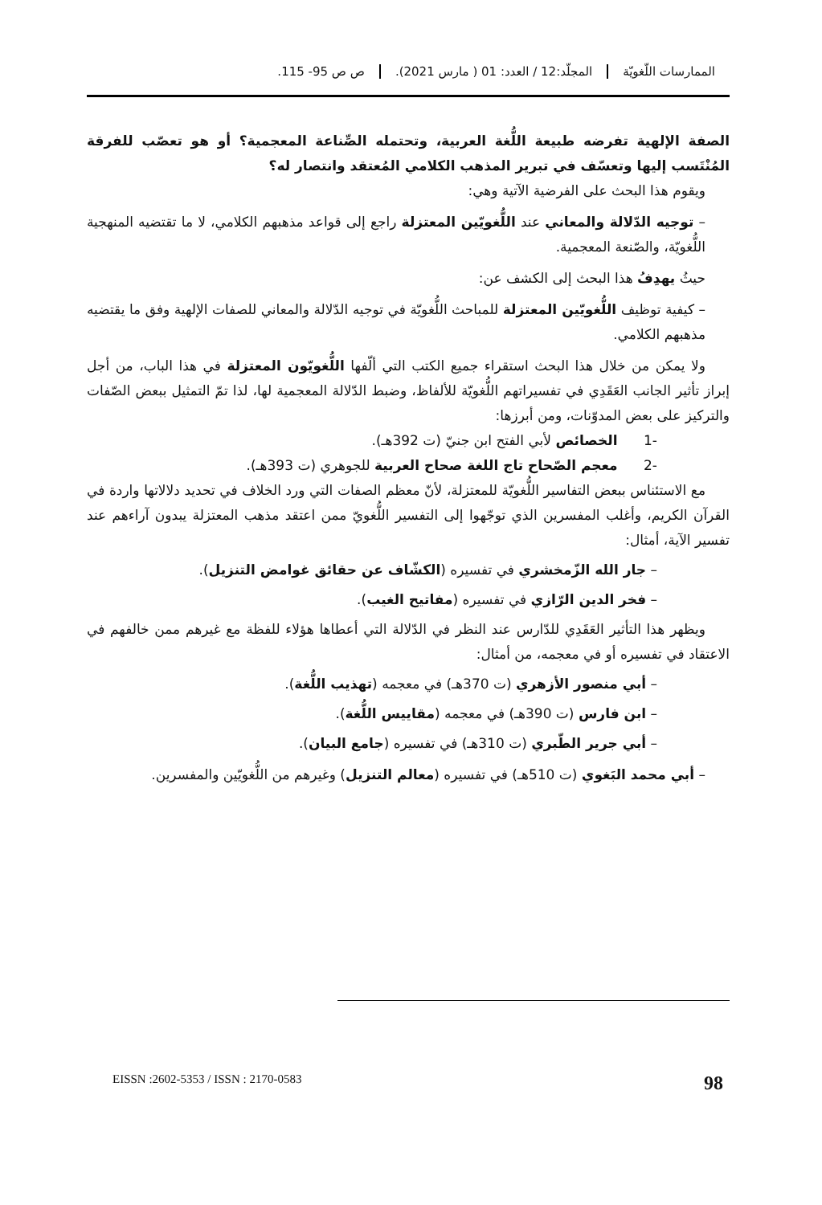الممارسات اللّغويّة المجلّد:12 / العدد: 01 ( مارس 2021).
ص ص 95- 115.
الصفة الإلهية تفرضه طبيعة اللُّغة العربية، وتحتمله الصِّناعة المعجمية؟ أو هو تعصّب للفرقة المُنْتَسب إليها وتعسّف في تبرير المذهب الكلامي المُعتقد وانتصار له؟
ويقوم هذا البحث على الفرضية الآتية وهي:
– توجيه الدّلالة والمعاني عند اللُّغويّين المعتزلة راجع إلى قواعد مذهبهم الكلامي، لا ما تقتضيه المنهجية اللُّغويّة، والصّنعة المعجمية.
حيثُ يهدِفُ هذا البحث إلى الكشف عن:
– كيفية توظيف اللُّغويّين المعتزلة للمباحث اللُّغويّة في توجيه الدّلالة والمعاني للصفات الإلهية وفق ما يقتضيه مذهبهم الكلامي.
ولا يمكن من خلال هذا البحث استقراء جميع الكتب التي ألّفها اللُّغويّون المعتزلة في هذا الباب، من أجل إبراز تأثير الجانب العَقَدِي في تفسيراتهم اللُّغويّة للألفاظ، وضبط الدّلالة المعجمية لها، لذا تمّ التمثيل ببعض الصّفات والتركيز على بعض المدوّنات، ومن أبرزها:
-1 الخصائص لأبي الفتح ابن جنيّ (ت 392هـ).
-2 معجم الصّحاح تاج اللغة صحاح العربية للجوهري (ت 393هـ).
مع الاستئناس ببعض التفاسير اللُّغويّة للمعتزلة، لأنّ معظم الصفات التي ورد الخلاف في تحديد دلالاتها واردة في القرآن الكريم، وأغلب المفسرين الذي توجّهوا إلى التفسير اللُّغويّ ممن اعتقد مذهب المعتزلة يبدون آراءهم عند تفسير الآية، أمثال:
– جار الله الزّمخشري في تفسيره (الكشّاف عن حقائق غوامض التنزيل).
– فخر الدين الرّازي في تفسيره (مفاتيح الغيب).
ويظهر هذا التأثير العَقَدِي للدّارس عند النظر في الدّلالة التي أعطاها هؤلاء للفظة مع غيرهم ممن خالفهم في الاعتقاد في تفسيره أو في معجمه، من أمثال:
– أبي منصور الأزهري (ت 370هـ) في معجمه (تهذيب اللُّغة).
– ابن فارس (ت 390هـ) في معجمه (مقاييس اللُّغة).
– أبي جرير الطّبري (ت 310هـ) في تفسيره (جامع البيان).
– أبي محمد البَغوي (ت 510هـ) في تفسيره (معالم التنزيل) وغيرهم من اللُّغويّين والمفسرين.
EISSN :2602-5353 / ISSN : 2170-0583 98